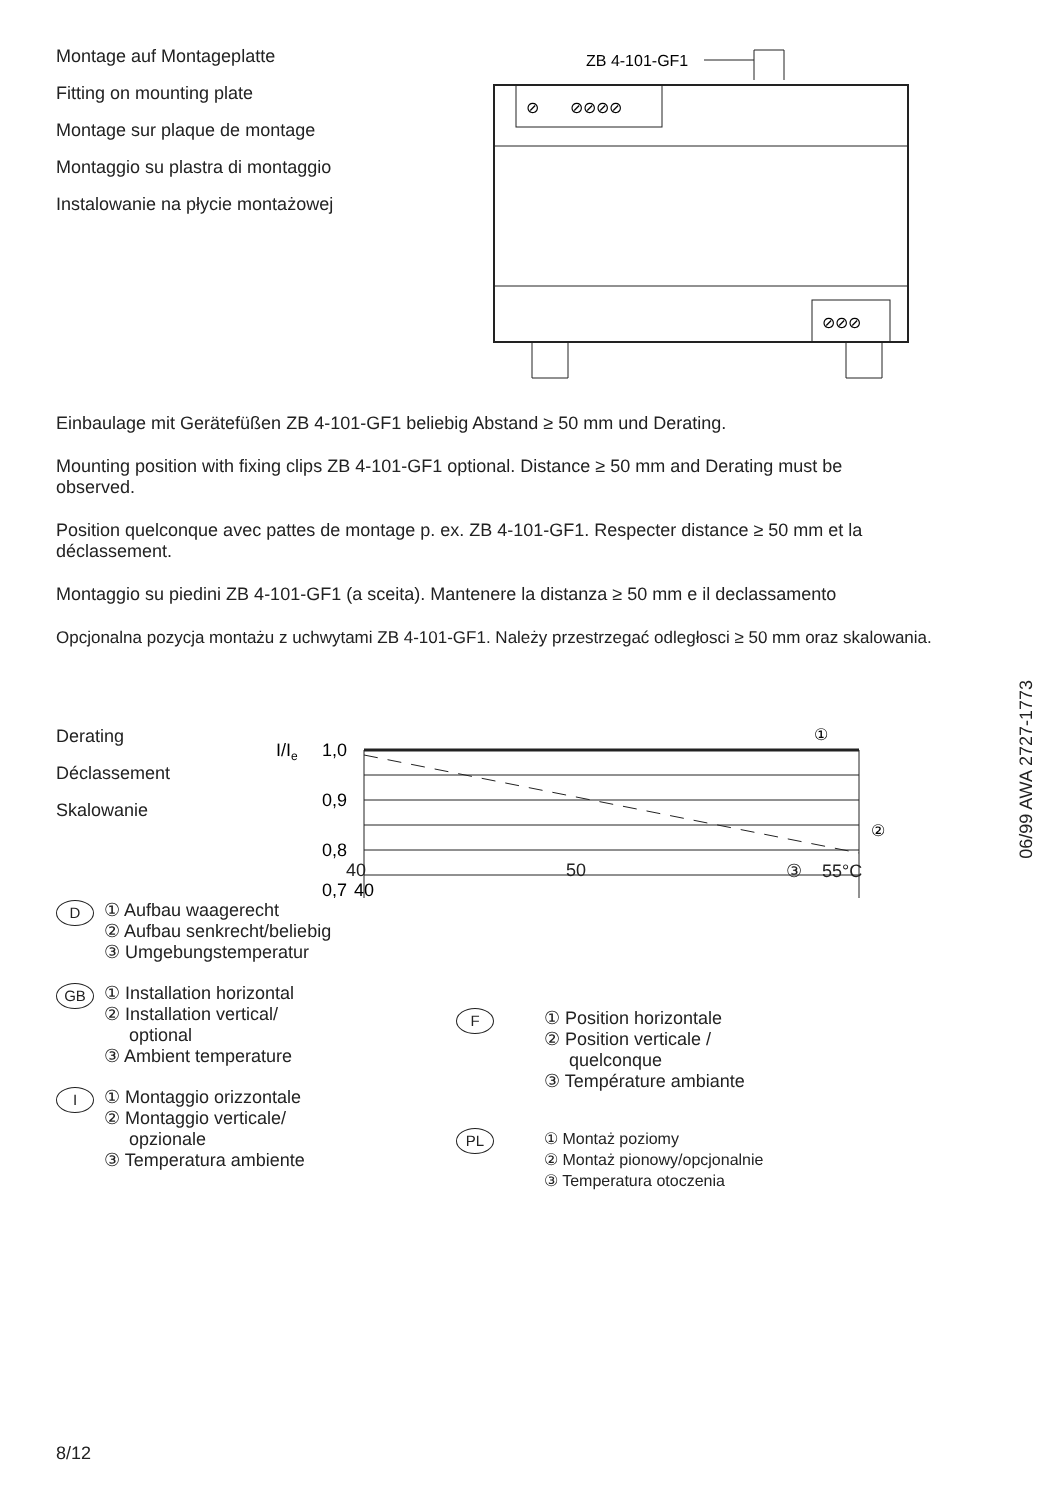Montage auf Montageplatte
Fitting on mounting plate
Montage sur plaque de montage
Montaggio su plastra di montaggio
Instalowanie na płycie montażowej
ZB 4-101-GF1
⊘ ⊘⊘⊘⊘
⊘⊘⊘
Einbaulage mit Gerätefüßen ZB 4-101-GF1 beliebig Abstand ≥ 50 mm und Derating.
Mounting position with fixing clips ZB 4-101-GF1 optional. Distance ≥ 50 mm and Derating must be observed.
Position quelconque avec pattes de montage p. ex. ZB 4-101-GF1. Respecter distance ≥ 50 mm et la déclassement.
Montaggio su piedini ZB 4-101-GF1 (a sceita). Mantenere la distanza ≥ 50 mm e il declassamento
Opcjonalna pozycja montażu z uchwytami ZB 4-101-GF1. Należy przestrzegać odległosci ≥ 50 mm oraz skalowania.
Derating
Déclassement
Skalowanie
I/Ie
1,0
0,9
0,8
0,7
①
②
40
40 50 ③ 55°C
D
① Aufbau waagerecht
② Aufbau senkrecht/beliebig
③ Umgebungstemperatur
GB
① Installation horizontal
② Installation vertical/
optional
③ Ambient temperature
I
① Montaggio orizzontale
② Montaggio verticale/
opzionale
③ Temperatura ambiente
F
① Position horizontale
② Position verticale /
quelconque
③ Température ambiante
PL
① Montaż poziomy
② Montaż pionowy/opcjonalnie
③ Temperatura otoczenia
06/99 AWA 2727-1773
8/12